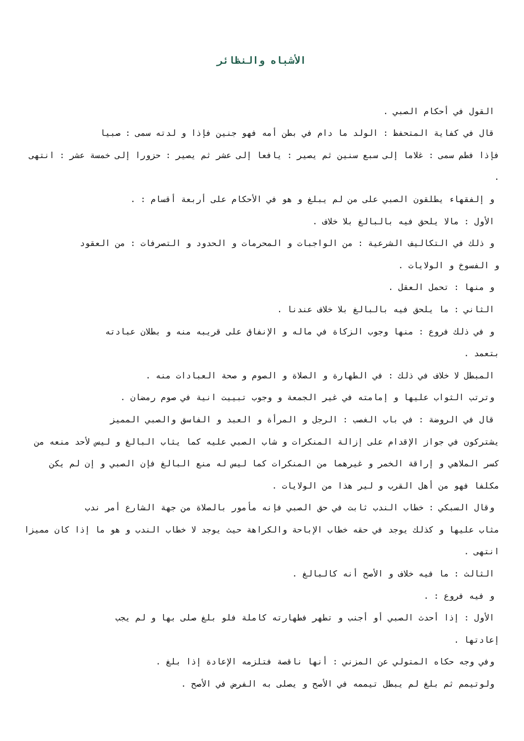الأشباه والنظائر
القول في أحكام الصبي .
قال في كفاية المتحفظ : الولد ما دام في بطن أمه فهو جنين فإذا و لدته سمى : صبيا
فإذا فطم سمى : غلاما إلى سبع سنين ثم يصير : يافعا إلى عشر ثم يصير : حزورا إلى خمسة عشر : انتهى .
و إلفقهاء يطلقون الصبي على من لم يبلغ و هو في الأحكام على أربعة أقسام : .
الأول : مالا يلحق فيه بالبالغ بلا خلاف .
و ذلك في التكاليف الشرعية : من الواجبات و المحرمات و الحدود و التصرفات : من العقود
و الفسوخ و الولايات .
و منها : تحمل العقل .
الثاني : ما يلحق فيه بالبالغ بلا خلاف عندنا .
و في ذلك فروع : منها وجوب الزكاة في ماله و الإنفاق على قريبه منه و بطلان عبادته
بتعمد .
المبطل لا خلاف في ذلك : في الطهارة و الصلاة و الصوم و صحة العبادات منه .
وترتب الثواب عليها و إمامته في غير الجمعة و وجوب تبييت انية في صوم رمضان .
قال في الروضة : في باب الغصب : الرجل و المرأة و العبد و الفاسق والصبي المميز
يشتركون في جواز الإقدام على إزالة المنكرات و شاب الصبي عليه كما يثاب البالغ و ليس لأحد منعه من كسر الملاهي و إراقة الخمر و غيرهما من المنكرات كما ليس له منع البالغ فإن الصبي و إن لم يكن مكلفا فهو من أهل القرب و لير هذا من الولايات .
وقال السبكي : خطاب الندب ثابت في حق الصبي فإنه مأمور بالصلاة من جهة الشارع أمر ندب
مثاب عليها و كذلك يوجد في حقه خطاب الإباحة والكراهة حيث يوجد لا خطاب الندب و هو ما إذا كان مميزا انتهى .
الثالث : ما فيه خلاف و الأصح أنه كالبالغ .
و فيه فروع : .
الأول : إذا أحدث الصبي أو أجنب و تطهر فطهارته كاملة فلو بلغ صلى بها و لم يجب
إعادتها .
وفي وجه حكاه المتولي عن المزني : أنها ناقصة فتلزمه الإعادة إذا بلغ .
ولوتيمم ثم بلغ لم يبطل تيممه في الأصح و يصلى به الفرض في الأصح .